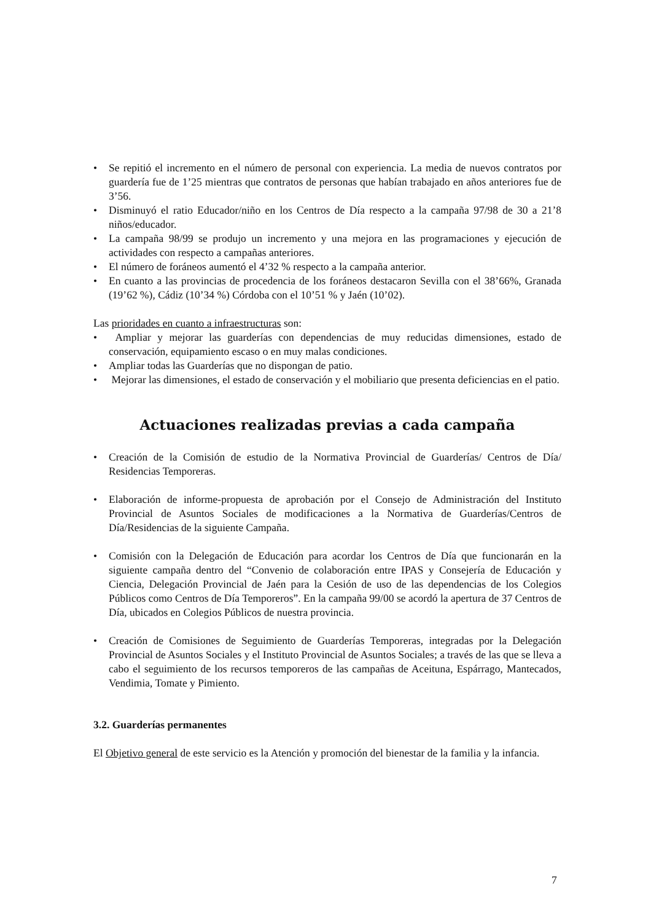• Se repitió el incremento en el número de personal con experiencia. La media de nuevos contratos por guardería fue de 1’25 mientras que contratos de personas que habían trabajado en años anteriores fue de 3’56.
• Disminuyó el ratio Educador/niño en los Centros de Día respecto a la campaña 97/98 de 30 a 21’8 niños/educador.
• La campaña 98/99 se produjo un incremento y una mejora en las programaciones y ejecución de actividades con respecto a campañas anteriores.
• El número de foráneos aumentó el 4’32 % respecto a la campaña anterior.
• En cuanto a las provincias de procedencia de los foráneos destacaron Sevilla con el 38’66%, Granada (19’62 %), Cádiz (10’34 %) Córdoba con el 10’51 % y Jaén (10’02).
Las prioridades en cuanto a infraestructuras son:
• Ampliar y mejorar las guarderías con dependencias de muy reducidas dimensiones, estado de conservación, equipamiento escaso o en muy malas condiciones.
• Ampliar todas las Guarderías que no dispongan de patio.
• Mejorar las dimensiones, el estado de conservación y el mobiliario que presenta deficiencias en el patio.
Actuaciones realizadas previas a cada campaña
• Creación de la Comisión de estudio de la Normativa Provincial de Guarderías/ Centros de Día/ Residencias Temporeras.
• Elaboración de informe-propuesta de aprobación por el Consejo de Administración del Instituto Provincial de Asuntos Sociales de modificaciones a la Normativa de Guarderías/Centros de Día/Residencias de la siguiente Campaña.
• Comisión con la Delegación de Educación para acordar los Centros de Día que funcionarán en la siguiente campaña dentro del “Convenio de colaboración entre IPAS y Consejería de Educación y Ciencia, Delegación Provincial de Jaén para la Cesión de uso de las dependencias de los Colegios Públicos como Centros de Día Temporeros”. En la campaña 99/00 se acordó la apertura de 37 Centros de Día, ubicados en Colegios Públicos de nuestra provincia.
• Creación de Comisiones de Seguimiento de Guarderías Temporeras, integradas por la Delegación Provincial de Asuntos Sociales y el Instituto Provincial de Asuntos Sociales; a través de las que se lleva a cabo el seguimiento de los recursos temporeros de las campañas de Aceituna, Espárrago, Mantecados, Vendimia, Tomate y Pimiento.
3.2. Guarderías permanentes
El Objetivo general de este servicio es la Atención y promoción del bienestar de la familia y la infancia.
7